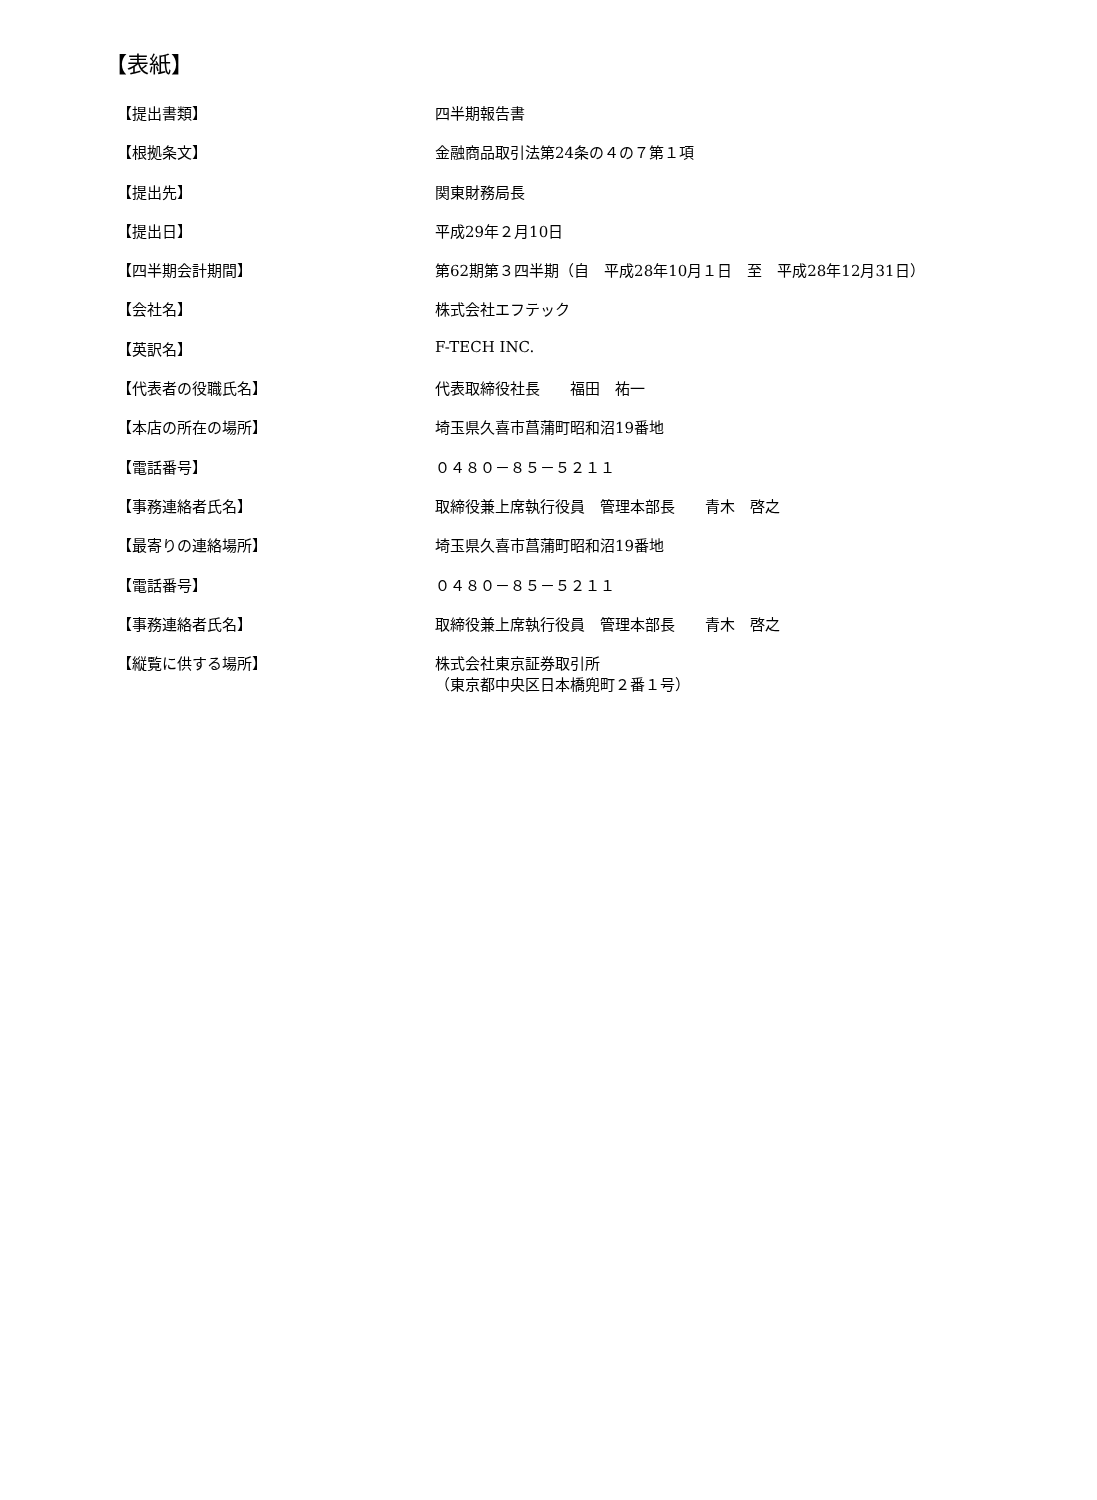【表紙】
| 【提出書類】 | 四半期報告書 |
| 【根拠条文】 | 金融商品取引法第24条の４の７第１項 |
| 【提出先】 | 関東財務局長 |
| 【提出日】 | 平成29年２月10日 |
| 【四半期会計期間】 | 第62期第３四半期（自 平成28年10月１日 至 平成28年12月31日） |
| 【会社名】 | 株式会社エフテック |
| 【英訳名】 | F-TECH INC. |
| 【代表者の役職氏名】 | 代表取締役社長 福田 祐一 |
| 【本店の所在の場所】 | 埼玉県久喜市菖蒲町昭和沼19番地 |
| 【電話番号】 | ０４８０－８５－５２１１ |
| 【事務連絡者氏名】 | 取締役兼上席執行役員 管理本部長 青木 啓之 |
| 【最寄りの連絡場所】 | 埼玉県久喜市菖蒲町昭和沼19番地 |
| 【電話番号】 | ０４８０－８５－５２１１ |
| 【事務連絡者氏名】 | 取締役兼上席執行役員 管理本部長 青木 啓之 |
| 【縦覧に供する場所】 | 株式会社東京証券取引所 （東京都中央区日本橋兜町２番１号） |